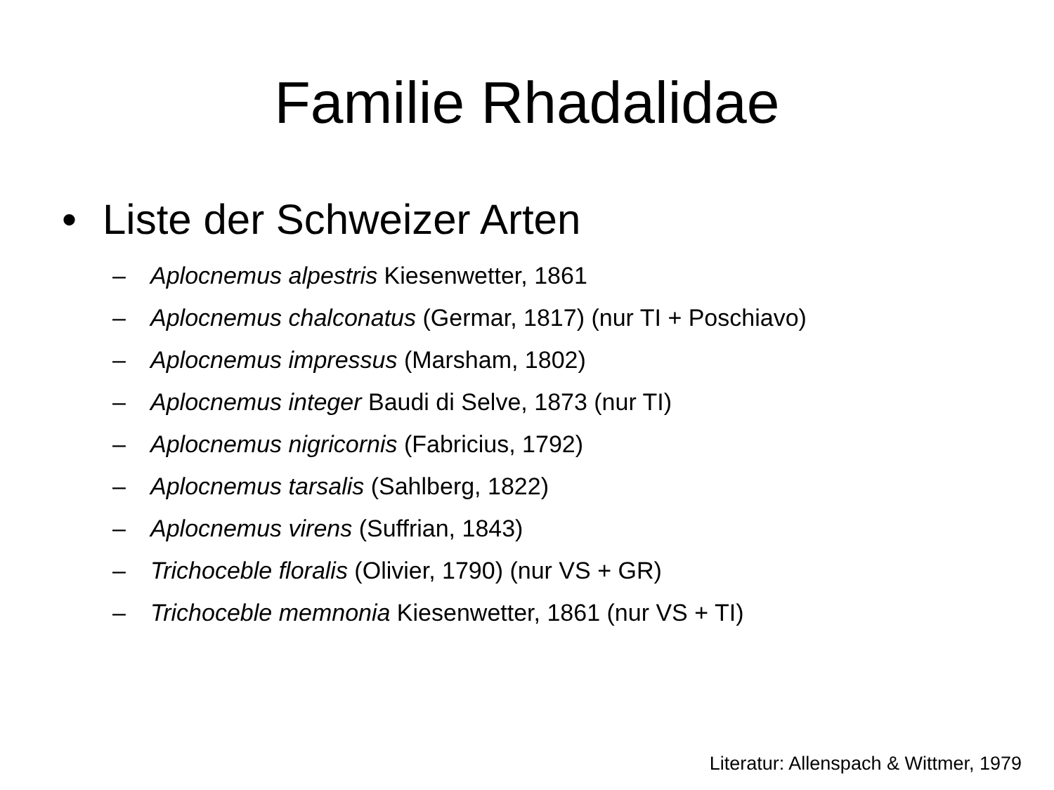Familie Rhadalidae
• Liste der Schweizer Arten
– Aplocnemus alpestris Kiesenwetter, 1861
– Aplocnemus chalconatus (Germar, 1817) (nur TI + Poschiavo)
– Aplocnemus impressus (Marsham, 1802)
– Aplocnemus integer Baudi di Selve, 1873 (nur TI)
– Aplocnemus nigricornis (Fabricius, 1792)
– Aplocnemus tarsalis (Sahlberg, 1822)
– Aplocnemus virens (Suffrian, 1843)
– Trichoceble floralis (Olivier, 1790) (nur VS + GR)
– Trichoceble memnonia Kiesenwetter, 1861 (nur VS + TI)
Literatur: Allenspach & Wittmer, 1979